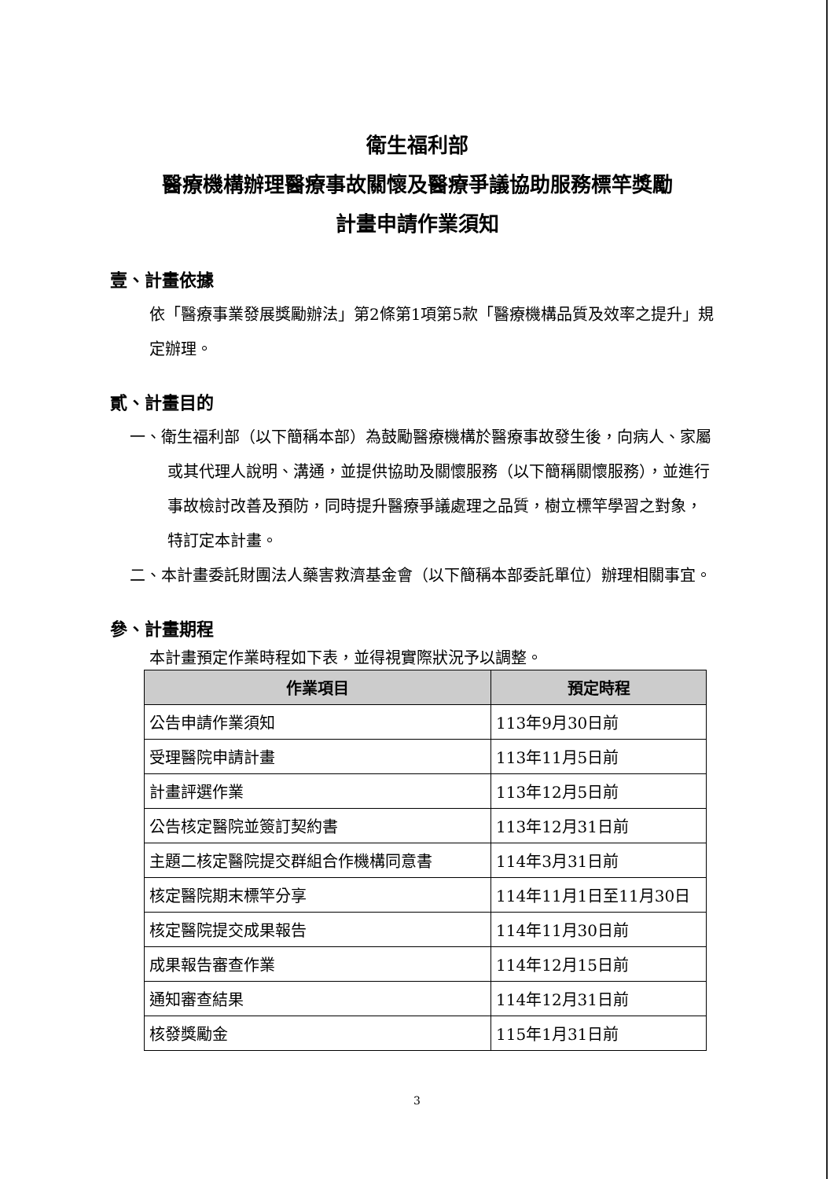衛生福利部
醫療機構辦理醫療事故關懷及醫療爭議協助服務標竿獎勵
計畫申請作業須知
壹、計畫依據
依「醫療事業發展獎勵辦法」第2條第1項第5款「醫療機構品質及效率之提升」規定辦理。
貳、計畫目的
一、衛生福利部（以下簡稱本部）為鼓勵醫療機構於醫療事故發生後，向病人、家屬或其代理人說明、溝通，並提供協助及關懷服務（以下簡稱關懷服務），並進行事故檢討改善及預防，同時提升醫療爭議處理之品質，樹立標竿學習之對象，特訂定本計畫。
二、本計畫委託財團法人藥害救濟基金會（以下簡稱本部委託單位）辦理相關事宜。
參、計畫期程
本計畫預定作業時程如下表，並得視實際狀況予以調整。
| 作業項目 | 預定時程 |
| --- | --- |
| 公告申請作業須知 | 113年9月30日前 |
| 受理醫院申請計畫 | 113年11月5日前 |
| 計畫評選作業 | 113年12月5日前 |
| 公告核定醫院並簽訂契約書 | 113年12月31日前 |
| 主題二核定醫院提交群組合作機構同意書 | 114年3月31日前 |
| 核定醫院期末標竿分享 | 114年11月1日至11月30日 |
| 核定醫院提交成果報告 | 114年11月30日前 |
| 成果報告審查作業 | 114年12月15日前 |
| 通知審查結果 | 114年12月31日前 |
| 核發獎勵金 | 115年1月31日前 |
3